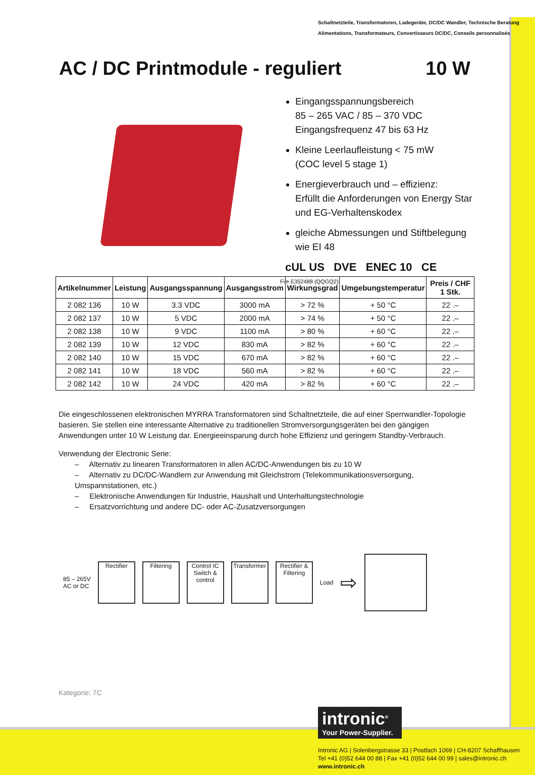Schaltnetzteile, Transformatoren, Ladegeräte, DC/DC Wandler, Technische Beratung
Alimentations, Transformateurs, Convertisseurs DC/DC, Conseils personnalisés
AC / DC Printmodule - reguliert 10 W
Eingangsspannungsbereich
85 – 265 VAC / 85 – 370 VDC
Eingangsfrequenz 47 bis 63 Hz
Kleine Leerlaufleistung < 75 mW
(COC level 5 stage 1)
Energieverbrauch und – effizienz:
Erfüllt die Anforderungen von Energy Star
und EG-Verhaltenskodex
gleiche Abmessungen und Stiftbelegung
wie EI 48
cUL US DVE ENEC 10 CE
File E352488 (QQGQ2)
| Artikelnummer | Leistung | Ausgangsspannung | Ausgangsstrom | Wirkungsgrad | Umgebungstemperatur | Preis / CHF 1 Stk. |
| --- | --- | --- | --- | --- | --- | --- |
| 2 082 136 | 10 W | 3.3 VDC | 3000 mA | > 72 % | + 50 °C | 22 .– |
| 2 082 137 | 10 W | 5 VDC | 2000 mA | > 74 % | + 50 °C | 22 .– |
| 2 082 138 | 10 W | 9 VDC | 1100 mA | > 80 % | + 60 °C | 22 .– |
| 2 082 139 | 10 W | 12 VDC | 830 mA | > 82 % | + 60 °C | 22 .– |
| 2 082 140 | 10 W | 15 VDC | 670 mA | > 82 % | + 60 °C | 22 .– |
| 2 082 141 | 10 W | 18 VDC | 560 mA | > 82 % | + 60 °C | 22 .– |
| 2 082 142 | 10 W | 24 VDC | 420 mA | > 82 % | + 60 °C | 22 .– |
Die eingeschlossenen elektronischen MYRRA Transformatoren sind Schaltnetzteile, die auf einer Sperrwandler-Topologie basieren. Sie stellen eine interessante Alternative zu traditionellen Stromversorgungsgeräten bei den gängigen Anwendungen unter 10 W Leistung dar. Energieeinsparung durch hohe Effizienz und geringem Standby-Verbrauch.
Verwendung der Electronic Serie:
– Alternativ zu linearen Transformatoren in allen AC/DC-Anwendungen bis zu 10 W
– Alternativ zu DC/DC-Wandlern zur Anwendung mit Gleichstrom (Telekommunikationsversorgung, Umspannstationen, etc.)
– Elektronische Anwendungen für Industrie, Haushalt und Unterhaltungstechnologie
– Ersatzvorrichtung und andere DC- oder AC-Zusatzversorgungen
85 – 265V
AC or DC
Rectifier Filtering
Control IC
Switch & control
Transformer
Rectifier & Filtering
Load
⇨
Kategorie: 7C
intronic<sup>®</sup>
Your Power-Supplier.
Intronic AG | Solenbergstrasse 33 | Postfach 1069 | CH-8207 Schaffhausen
Tel +41 (0)52 644 00 88 | Fax +41 (0)52 644 00 99 | sales@intronic.ch
www.intronic.ch